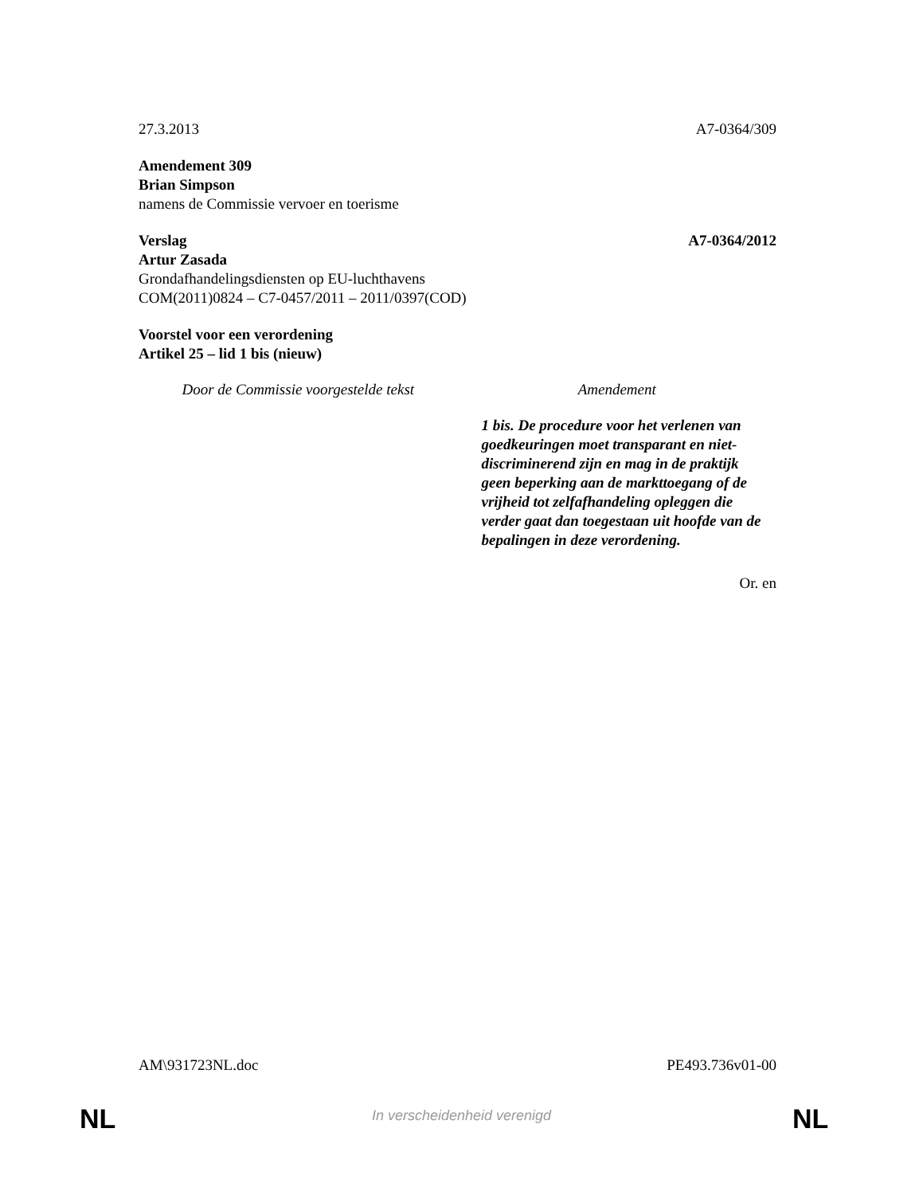27.3.2013 A7-0364/309
Amendement 309
Brian Simpson
namens de Commissie vervoer en toerisme
Verslag A7-0364/2012
Artur Zasada
Grondafhandelingsdiensten op EU-luchthavens
COM(2011)0824 – C7-0457/2011 – 2011/0397(COD)
Voorstel voor een verordening
Artikel 25 – lid 1 bis (nieuw)
| Door de Commissie voorgestelde tekst | Amendement |
| --- | --- |
| | 1 bis. De procedure voor het verlenen van goedkeuringen moet transparant en niet-discriminerend zijn en mag in de praktijk geen beperking aan de markttoegang of de vrijheid tot zelfafhandeling opleggen die verder gaat dan toegestaan uit hoofde van de bepalingen in deze verordening. |
Or. en
AM\931723NL.doc PE493.736v01-00
NL
In verscheidenheid verenigd NL